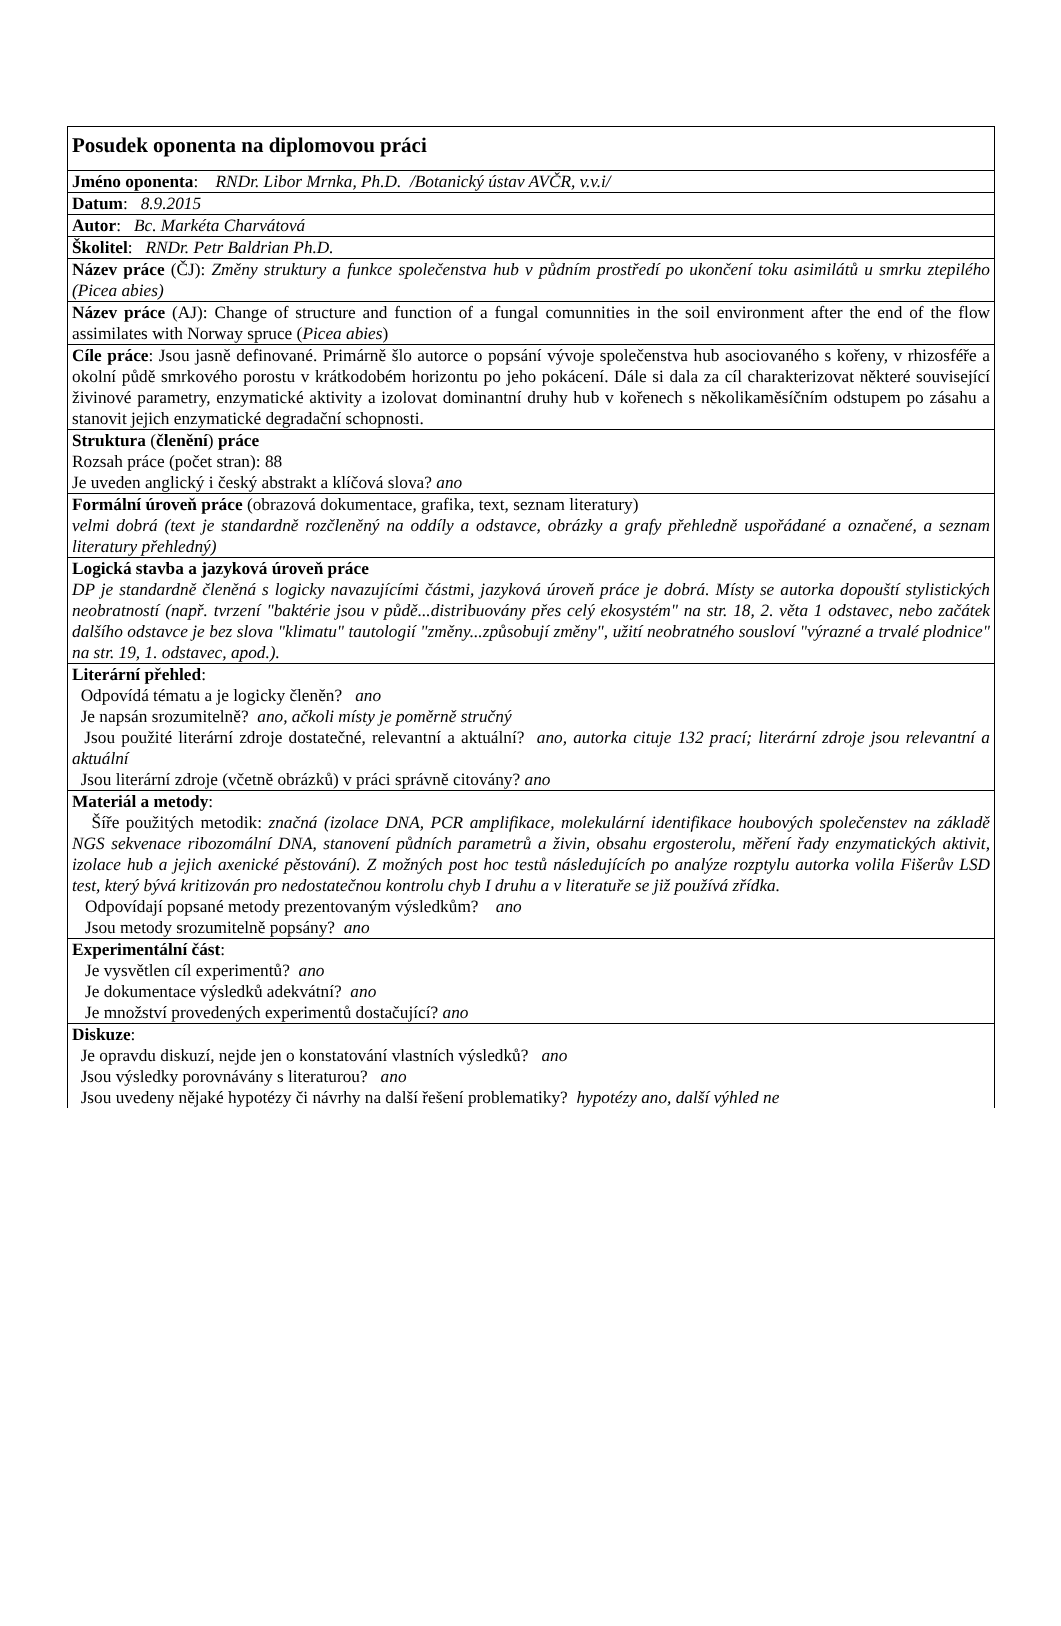| Posudek oponenta na diplomovou práci |
| Jméno oponenta : RNDr. Libor Mrnka, Ph.D. /Botanický ústav AVČR, v.v.i/ |
| Datum : 8.9.2015 |
| Autor : Bc. Markéta Charvátová |
| Školitel : RNDr. Petr Baldrian Ph.D. |
| Název práce (ČJ): Změny struktury a funkce společenstva hub v půdním prostředí po ukončení toku asimilátů u smrku ztepilého (Picea abies) |
| Název práce (AJ): Change of structure and function of a fungal comunnities in the soil environment after the end of the flow assimilates with Norway spruce ( Picea abies ) |
| Cíle práce : Jsou jasně definované. Primárně šlo autorce o popsání vývoje společenstva hub asociovaného s kořeny, v rhizosféře a okolní půdě smrkového porostu v krátkodobém horizontu po jeho pokácení. Dále si dala za cíl charakterizovat některé související živinové parametry, enzymatické aktivity a izolovat dominantní druhy hub v kořenech s několikaměsíčním odstupem po zásahu a stanovit jejich enzymatické degradační schopnosti. |
| Struktura ( členění ) práce Rozsah práce (počet stran): 88 Je uveden anglický i český abstrakt a klíčová slova? ano |
| Formální úroveň práce (obrazová dokumentace, grafika, text, seznam literatury) velmi dobrá (text je standardně rozčleněný na oddíly a odstavce, obrázky a grafy přehledně uspořádané a označené, a seznam literatury přehledný) |
| Logická stavba a jazyková úroveň práce DP je standardně členěná s logicky navazujícími částmi, jazyková úroveň práce je dobrá. Místy se autorka dopouští stylistických neobratností (např. tvrzení "baktérie jsou v půdě...distribuovány přes celý ekosystém" na str. 18, 2. věta 1 odstavec, nebo začátek dalšího odstavce je bez slova "klimatu" tautologií "změny...způsobují změny", užití neobratného sousloví "výrazné a trvalé plodnice" na str. 19, 1. odstavec, apod.). |
| Literární přehled : Odpovídá tématu a je logicky členěn? ano Je napsán srozumitelně? ano, ačkoli místy je poměrně stručný Jsou použité literární zdroje dostatečné, relevantní a aktuální? ano, autorka cituje 132 prací; literární zdroje jsou relevantní a aktuální Jsou literární zdroje (včetně obrázků) v práci správně citovány? ano |
| Materiál a metody : Šíře použitých metodik: značná (izolace DNA, PCR amplifikace, molekulární identifikace houbových společenstev na základě NGS sekvenace ribozomální DNA, stanovení půdních parametrů a živin, obsahu ergosterolu, měření řady enzymatických aktivit, izolace hub a jejich axenické pěstování). Z možných post hoc testů následujících po analýze rozptylu autorka volila Fišerův LSD test, který bývá kritizován pro nedostatečnou kontrolu chyb I druhu a v literatuře se již používá zřídka. Odpovídají popsané metody prezentovaným výsledkům? ano Jsou metody srozumitelně popsány? ano |
| Experimentální část : Je vysvětlen cíl experimentů? ano Je dokumentace výsledků adekvátní? ano Je množství provedených experimentů dostačující? ano |
| Diskuze : Je opravdu diskuzí, nejde jen o konstatování vlastních výsledků? ano Jsou výsledky porovnávány s literaturou? ano Jsou uvedeny nějaké hypotézy či návrhy na další řešení problematiky? hypotézy ano, další výhled ne |